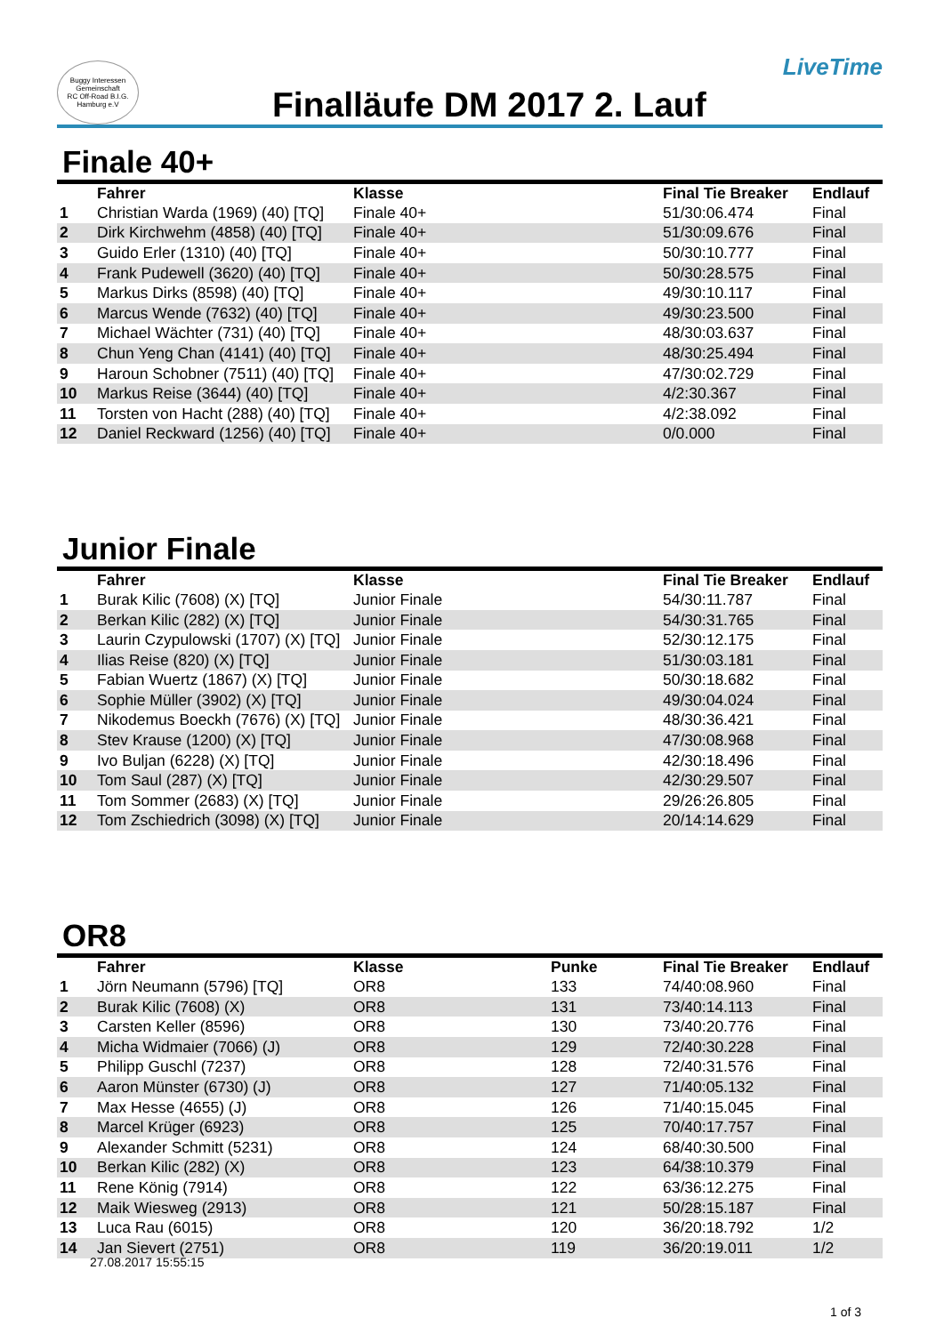Buggy Interessen Gemeinschaft
RC Off-Road B.I.G. Hamburg e.V
Finalläufe DM 2017 2. Lauf
LiveTime
Finale 40+
| | Fahrer | Klasse | Final Tie Breaker | Endlauf |
| --- | --- | --- | --- | --- |
| 1 | Christian Warda (1969) (40) [TQ] | Finale 40+ | 51/30:06.474 | Final |
| 2 | Dirk Kirchwehm (4858) (40) [TQ] | Finale 40+ | 51/30:09.676 | Final |
| 3 | Guido Erler (1310) (40) [TQ] | Finale 40+ | 50/30:10.777 | Final |
| 4 | Frank Pudewell (3620) (40) [TQ] | Finale 40+ | 50/30:28.575 | Final |
| 5 | Markus Dirks (8598) (40) [TQ] | Finale 40+ | 49/30:10.117 | Final |
| 6 | Marcus Wende (7632) (40) [TQ] | Finale 40+ | 49/30:23.500 | Final |
| 7 | Michael Wächter (731) (40) [TQ] | Finale 40+ | 48/30:03.637 | Final |
| 8 | Chun Yeng Chan (4141) (40) [TQ] | Finale 40+ | 48/30:25.494 | Final |
| 9 | Haroun Schobner (7511) (40) [TQ] | Finale 40+ | 47/30:02.729 | Final |
| 10 | Markus Reise (3644) (40) [TQ] | Finale 40+ | 4/2:30.367 | Final |
| 11 | Torsten von Hacht (288) (40) [TQ] | Finale 40+ | 4/2:38.092 | Final |
| 12 | Daniel Reckward (1256) (40) [TQ] | Finale 40+ | 0/0.000 | Final |
Junior Finale
| | Fahrer | Klasse | Final Tie Breaker | Endlauf |
| --- | --- | --- | --- | --- |
| 1 | Burak Kilic (7608) (X) [TQ] | Junior Finale | 54/30:11.787 | Final |
| 2 | Berkan Kilic (282) (X) [TQ] | Junior Finale | 54/30:31.765 | Final |
| 3 | Laurin Czypulowski (1707) (X) [TQ] | Junior Finale | 52/30:12.175 | Final |
| 4 | Ilias Reise (820) (X) [TQ] | Junior Finale | 51/30:03.181 | Final |
| 5 | Fabian Wuertz (1867) (X) [TQ] | Junior Finale | 50/30:18.682 | Final |
| 6 | Sophie Müller (3902) (X) [TQ] | Junior Finale | 49/30:04.024 | Final |
| 7 | Nikodemus Boeckh (7676) (X) [TQ] | Junior Finale | 48/30:36.421 | Final |
| 8 | Stev Krause (1200) (X) [TQ] | Junior Finale | 47/30:08.968 | Final |
| 9 | Ivo Buljan (6228) (X) [TQ] | Junior Finale | 42/30:18.496 | Final |
| 10 | Tom Saul (287) (X) [TQ] | Junior Finale | 42/30:29.507 | Final |
| 11 | Tom Sommer (2683) (X) [TQ] | Junior Finale | 29/26:26.805 | Final |
| 12 | Tom Zschiedrich (3098) (X) [TQ] | Junior Finale | 20/14:14.629 | Final |
OR8
| | Fahrer | Klasse | Punke | Final Tie Breaker | Endlauf |
| --- | --- | --- | --- | --- | --- |
| 1 | Jörn Neumann (5796) [TQ] | OR8 | 133 | 74/40:08.960 | Final |
| 2 | Burak Kilic (7608) (X) | OR8 | 131 | 73/40:14.113 | Final |
| 3 | Carsten Keller (8596) | OR8 | 130 | 73/40:20.776 | Final |
| 4 | Micha Widmaier (7066) (J) | OR8 | 129 | 72/40:30.228 | Final |
| 5 | Philipp Guschl (7237) | OR8 | 128 | 72/40:31.576 | Final |
| 6 | Aaron Münster (6730) (J) | OR8 | 127 | 71/40:05.132 | Final |
| 7 | Max Hesse (4655) (J) | OR8 | 126 | 71/40:15.045 | Final |
| 8 | Marcel Krüger (6923) | OR8 | 125 | 70/40:17.757 | Final |
| 9 | Alexander Schmitt (5231) | OR8 | 124 | 68/40:30.500 | Final |
| 10 | Berkan Kilic (282) (X) | OR8 | 123 | 64/38:10.379 | Final |
| 11 | Rene König (7914) | OR8 | 122 | 63/36:12.275 | Final |
| 12 | Maik Wiesweg (2913) | OR8 | 121 | 50/28:15.187 | Final |
| 13 | Luca Rau (6015) | OR8 | 120 | 36/20:18.792 | 1/2 |
| 14 | Jan Sievert (2751) | OR8 | 119 | 36/20:19.011 | 1/2 |
27.08.2017 15:55:15
1 of 3